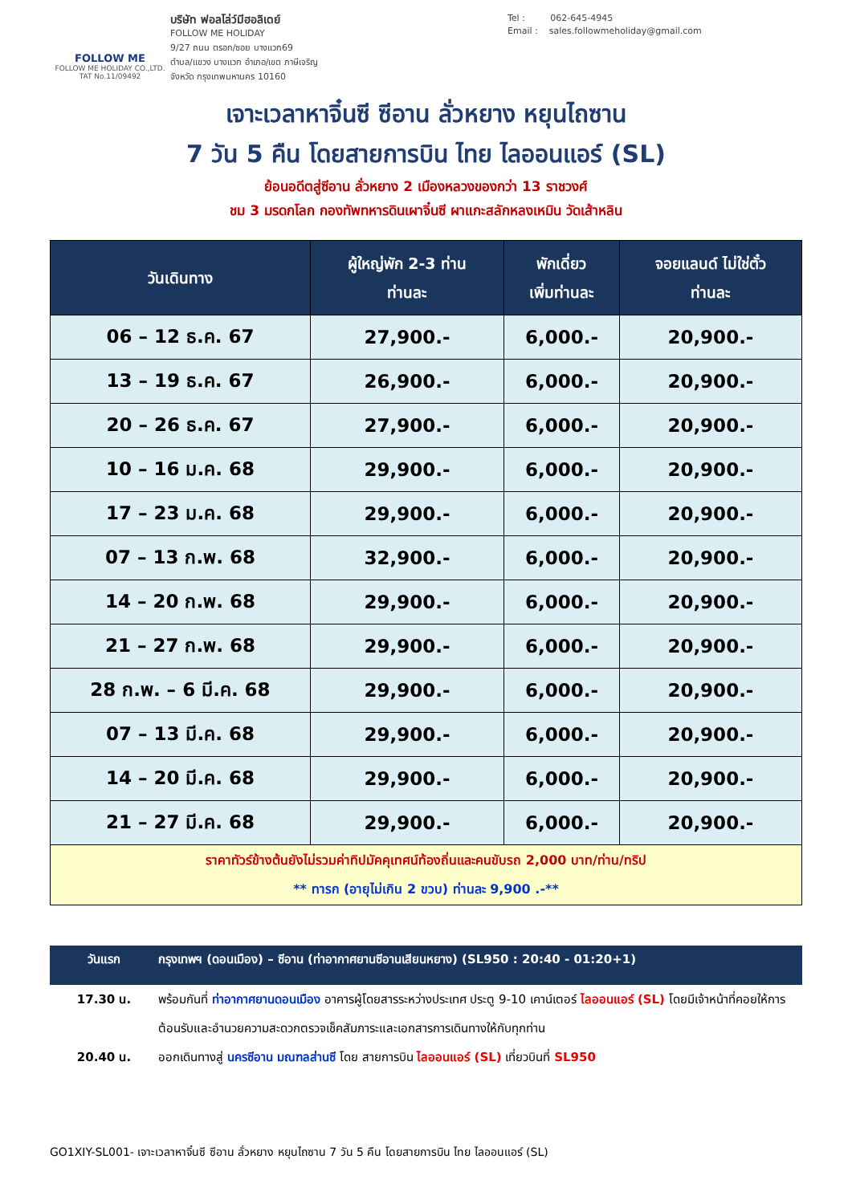FOLLOW ME
FOLLOW ME HOLIDAY CO.,LTD.
TAT No.11/09492
บริษัท ฟอลโล่ว์มีฮอลิเดย์
FOLLOW ME HOLIDAY
9/27 ถนน ตรอก/ซอย บางแวก69
ตำบล/แขวง บางแวก อำเภอ/เขต ภาษีเจริญ
จังหวัด กรุงเทพมหานคร 10160
Tel : 062-645-4945
Email : sales.followmeholiday@gmail.com
เจาะเวลาหาจิ๋นซี ซีอาน ลั่วหยาง หยุนไถซาน
7 วัน 5 คืน โดยสายการบิน ไทย ไลออนแอร์ (SL)
ย้อนอดีตสู่ซีอาน ลั่วหยาง 2 เมืองหลวงของกว่า 13 ราชวงศ์
ชม 3 มรดกโลก กองทัพทหารดินเผาจิ๋นซี ผาแกะสลักหลงเหมิน วัดเส้าหลิน
| วันเดินทาง | ผู้ใหญ่พัก 2-3 ท่าน ท่านละ | พักเดี่ยว เพิ่มท่านละ | จอยแลนด์ ไม่ใช่ตั๋ว ท่านละ |
| --- | --- | --- | --- |
| 06 – 12 ธ.ค. 67 | 27,900.- | 6,000.- | 20,900.- |
| 13 – 19 ธ.ค. 67 | 26,900.- | 6,000.- | 20,900.- |
| 20 – 26 ธ.ค. 67 | 27,900.- | 6,000.- | 20,900.- |
| 10 – 16 ม.ค. 68 | 29,900.- | 6,000.- | 20,900.- |
| 17 – 23 ม.ค. 68 | 29,900.- | 6,000.- | 20,900.- |
| 07 – 13 ก.พ. 68 | 32,900.- | 6,000.- | 20,900.- |
| 14 – 20 ก.พ. 68 | 29,900.- | 6,000.- | 20,900.- |
| 21 – 27 ก.พ. 68 | 29,900.- | 6,000.- | 20,900.- |
| 28 ก.พ. – 6 มี.ค. 68 | 29,900.- | 6,000.- | 20,900.- |
| 07 – 13 มี.ค. 68 | 29,900.- | 6,000.- | 20,900.- |
| 14 – 20 มี.ค. 68 | 29,900.- | 6,000.- | 20,900.- |
| 21 – 27 มี.ค. 68 | 29,900.- | 6,000.- | 20,900.- |
| ราคาทัวร์ข้างต้นยังไม่รวมค่าทิปมัคคุเทศน์ท้องถิ่นและคนขับรถ 2,000 บาท/ท่าน/ทริป ** ทารก (อายุไม่เกิน 2 ขวบ) ท่านละ 9,900 .-** | | | |
วันแรก กรุงเทพฯ (ดอนเมือง) – ซีอาน (ท่าอากาศยานซีอานเสียนหยาง) (SL950 : 20:40 - 01:20+1)
17.30 น. พร้อมกันที่ ท่าอากาศยานดอนเมือง อาคารผู้โดยสารระหว่างประเทศ ประตู 9-10 เคาน์เตอร์ ไลออนแอร์ (SL) โดยมีเจ้าหน้าที่คอยให้การต้อนรับและอำนวยความสะดวกตรวจเช็คสัมภาระและเอกสารการเดินทางให้กับทุกท่าน
20.40 น. ออกเดินทางสู่ นครซีอาน มณฑลส่านซี โดย สายการบิน ไลออนแอร์ (SL) เที่ยวบินที่ SL950
GO1XIY-SL001- เจาะเวลาหาจิ๋นซี ซีอาน ลั่วหยาง หยุนไถซาน 7 วัน 5 คืน โดยสายการบิน ไทย ไลออนแอร์ (SL)